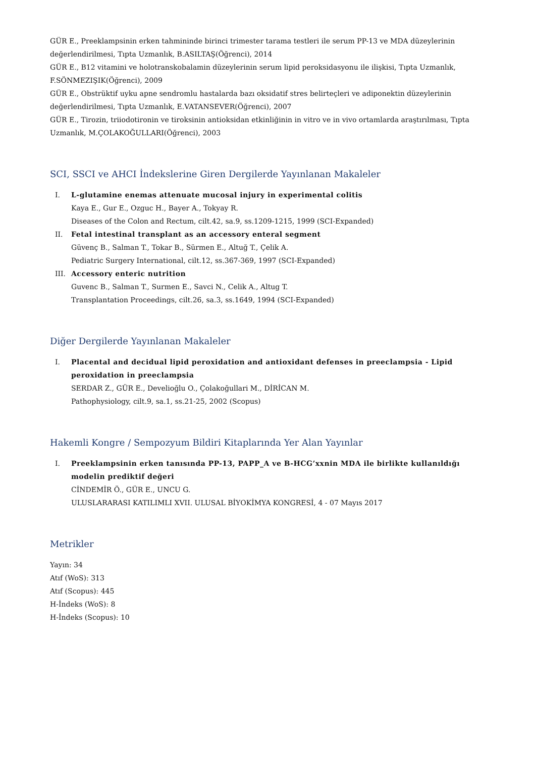GÜR E., Preeklampsinin erken tahmininde birinci trimester tarama testleri ile serum PP-13 ve MDA düzeylerinin değerlendirilmesi, Tıpta Uzmanlık, B.ASILTAŞ(Öğrenci), 2014
GÜR E., B12 vitamini ve holotranskobalamin düzeylerinin serum lipid peroksidasyonu ile ilişkisi, Tıpta Uzmanlık, F.SÖNMEZIŞIK(Öğrenci), 2009
GÜR E., Obstrüktif uyku apne sendromlu hastalarda bazı oksidatif stres belirteçleri ve adiponektin düzeylerinin değerlendirilmesi, Tıpta Uzmanlık, E.VATANSEVER(Öğrenci), 2007
GÜR E., Tirozin, triiodotironin ve tiroksinin antioksidan etkinliğinin in vitro ve in vivo ortamlarda araştırılması, Tıpta Uzmanlık, M.ÇOLAKOĞULLARI(Öğrenci), 2003
SCI, SSCI ve AHCI İndekslerine Giren Dergilerde Yayınlanan Makaleler
I. L-glutamine enemas attenuate mucosal injury in experimental colitis
Kaya E., Gur E., Ozguc H., Bayer A., Tokyay R.
Diseases of the Colon and Rectum, cilt.42, sa.9, ss.1209-1215, 1999 (SCI-Expanded)
II. Fetal intestinal transplant as an accessory enteral segment
Güvenç B., Salman T., Tokar B., Sürmen E., Altuğ T., Çelik A.
Pediatric Surgery International, cilt.12, ss.367-369, 1997 (SCI-Expanded)
III. Accessory enteric nutrition
Guvenc B., Salman T., Surmen E., Savci N., Celik A., Altug T.
Transplantation Proceedings, cilt.26, sa.3, ss.1649, 1994 (SCI-Expanded)
Diğer Dergilerde Yayınlanan Makaleler
I. Placental and decidual lipid peroxidation and antioxidant defenses in preeclampsia - Lipid peroxidation in preeclampsia
SERDAR Z., GÜR E., Develioğlu O., Çolakoğullari M., DİRİCAN M.
Pathophysiology, cilt.9, sa.1, ss.21-25, 2002 (Scopus)
Hakemli Kongre / Sempozyum Bildiri Kitaplarında Yer Alan Yayınlar
I. Preeklampsinin erken tanısında PP-13, PAPP_A ve B-HCG’xxnin MDA ile birlikte kullanıldığı modelin prediktif değeri
CİNDEMİR Ö., GÜR E., UNCU G.
ULUSLARARASI KATILIMLI XVII. ULUSAL BİYOKİMYA KONGRESİ, 4 - 07 Mayıs 2017
Metrikler
Yayın: 34
Atıf (WoS): 313
Atıf (Scopus): 445
H-İndeks (WoS): 8
H-İndeks (Scopus): 10